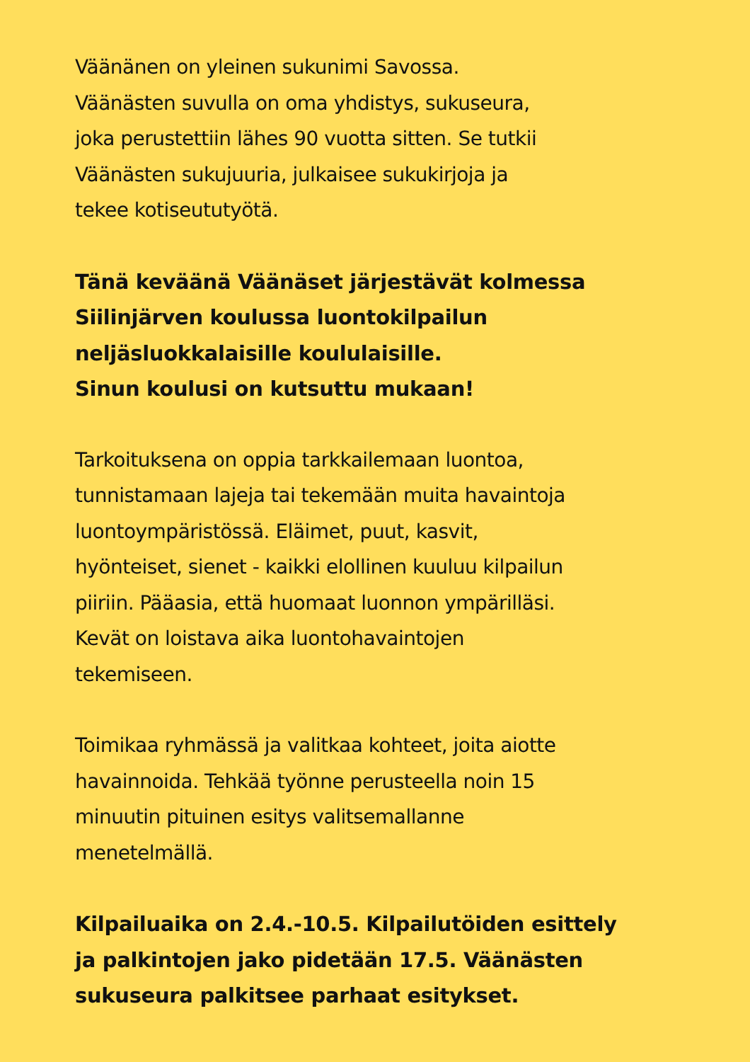Väänänen on yleinen sukunimi Savossa.
Väänästen suvulla on oma yhdistys, sukuseura,
joka perustettiin lähes 90 vuotta sitten. Se tutkii
Väänästen sukujuuria, julkaisee sukukirjoja ja
tekee kotiseututyötä.
Tänä keväänä Väänäset järjestävät kolmessa
Siilinjärven koulussa luontokilpailun
neljäsluokkalaisille koululaisille.
Sinun koulusi on kutsuttu mukaan!
Tarkoituksena on oppia tarkkailemaan luontoa,
tunnistamaan lajeja tai tekemään muita havaintoja
luontoympäristössä. Eläimet, puut, kasvit,
hyönteiset, sienet - kaikki elollinen kuuluu kilpailun
piiriin. Pääasia, että huomaat luonnon ympärilläsi.
Kevät on loistava aika luontohavaintojen
tekemiseen.
Toimikaa ryhmässä ja valitkaa kohteet, joita aiotte
havainnoida. Tehkää työnne perusteella noin 15
minuutin pituinen esitys valitsemallanne
menetelmällä.
Kilpailuaika on 2.4.-10.5. Kilpailutöiden esittely
ja palkintojen jako pidetään 17.5. Väänästen
sukuseura palkitsee parhaat esitykset.